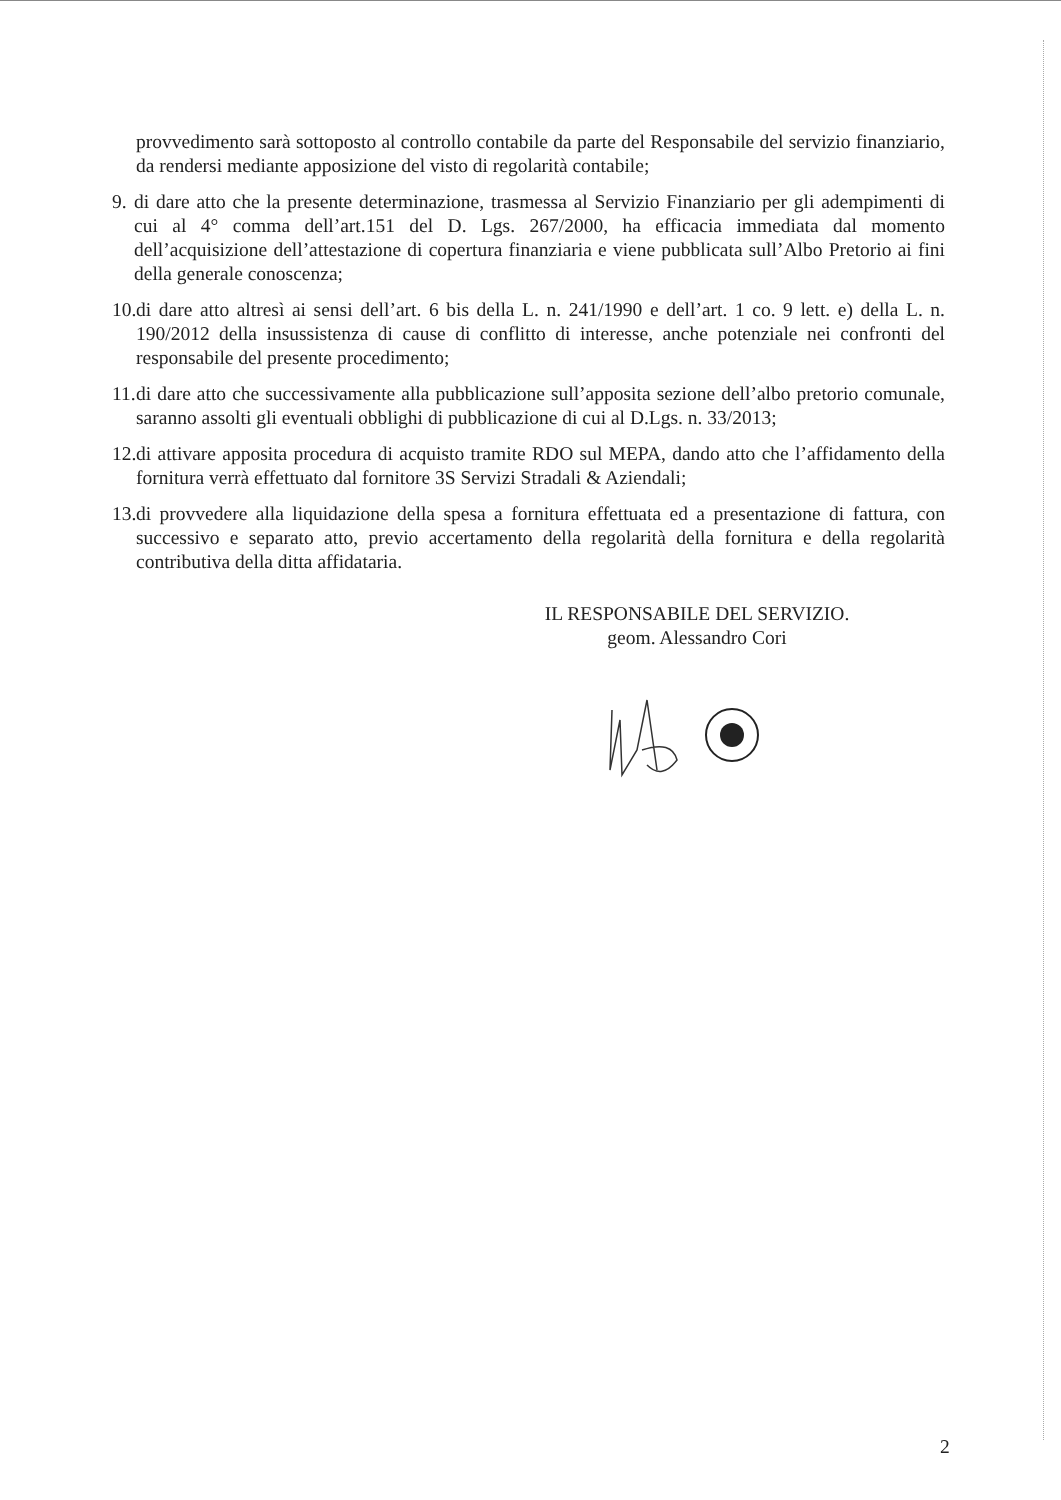provvedimento sarà sottoposto al controllo contabile da parte del Responsabile del servizio finanziario, da rendersi mediante apposizione del visto di regolarità contabile;
9.
di dare atto che la presente determinazione, trasmessa al Servizio Finanziario per gli adempimenti di cui al 4° comma dell’art.151 del D. Lgs. 267/2000, ha efficacia immediata dal momento dell’acquisizione dell’attestazione di copertura finanziaria e viene pubblicata sull’Albo Pretorio ai fini della generale conoscenza;
10.
di dare atto altresì ai sensi dell’art. 6 bis della L. n. 241/1990 e dell’art. 1 co. 9 lett. e) della L. n. 190/2012 della insussistenza di cause di conflitto di interesse, anche potenziale nei confronti del responsabile del presente procedimento;
11.
di dare atto che successivamente alla pubblicazione sull’apposita sezione dell’albo pretorio comunale, saranno assolti gli eventuali obblighi di pubblicazione di cui al D.Lgs. n. 33/2013;
12.
di attivare apposita procedura di acquisto tramite RDO sul MEPA, dando atto che l’affidamento della fornitura verrà effettuato dal fornitore 3S Servizi Stradali & Aziendali;
13.
di provvedere alla liquidazione della spesa a fornitura effettuata ed a presentazione di fattura, con successivo e separato atto, previo accertamento della regolarità della fornitura e della regolarità contributiva della ditta affidataria.
IL RESPONSABILE DEL SERVIZIO.
geom. Alessandro Cori
2